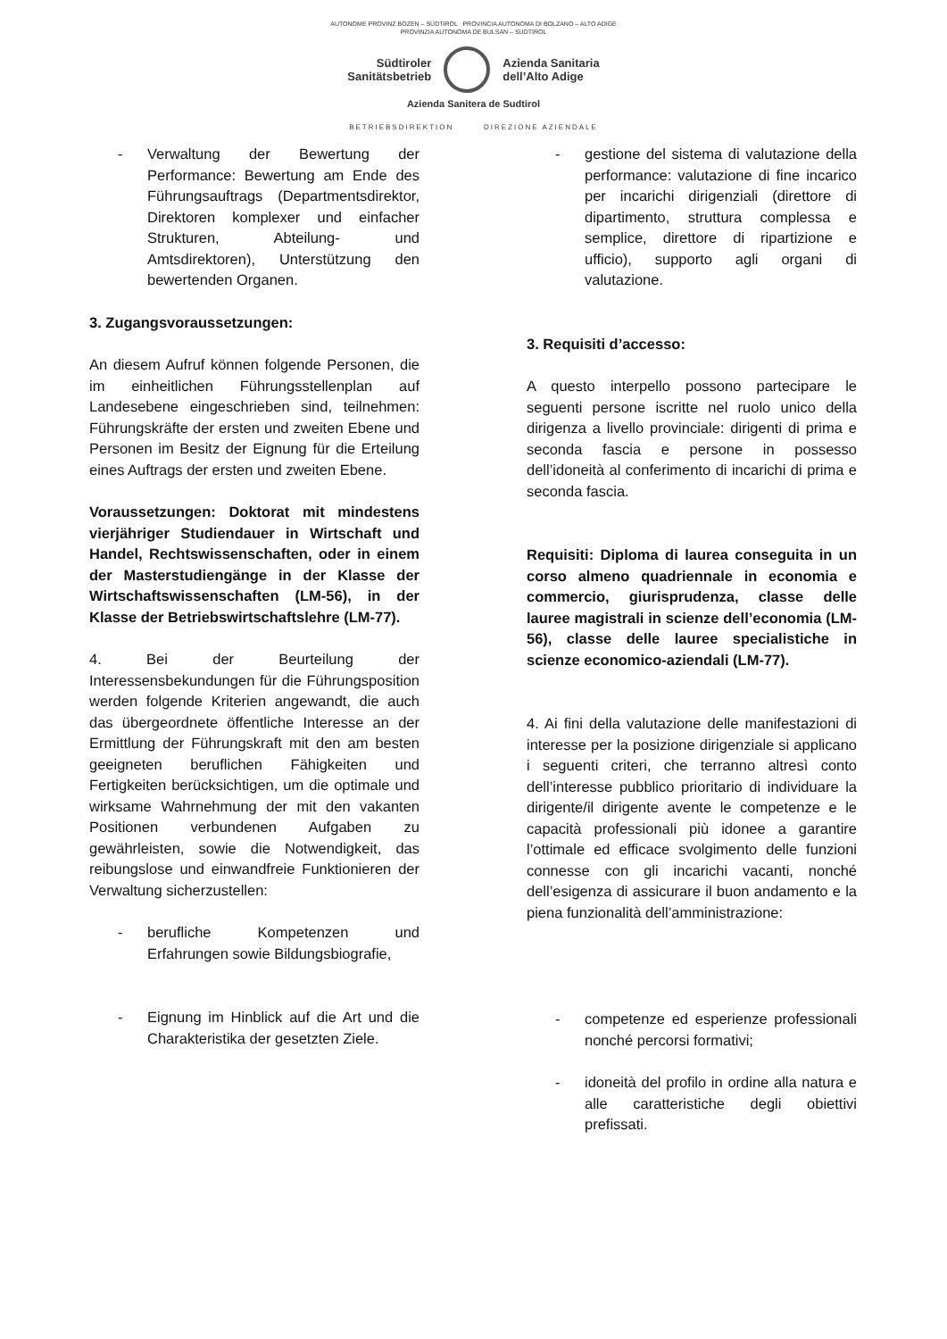AUTONOME PROVINZ BOZEN – SÜDTIROL PROVINCIA AUTONOMA DI BOLZANO – ALTO ADIGE
PROVINZIA AUTONOMA DE BULSAN – SUDTIROL
Südtiroler
Sanitätsbetrieb
Azienda Sanitaria
dell’Alto Adige
Azienda Sanitera de Sudtirol
BETRIEBSDIREKTION DIREZIONE AZIENDALE
- Verwaltung der Bewertung der Performance: Bewertung am Ende des Führungsauftrags (Departmentsdirektor, Direktoren komplexer und einfacher Strukturen, Abteilung- und Amtsdirektoren), Unterstützung den bewertenden Organen.
3. Zugangsvoraussetzungen:
An diesem Aufruf können folgende Personen, die im einheitlichen Führungsstellenplan auf Landesebene eingeschrieben sind, teilnehmen: Führungskräfte der ersten und zweiten Ebene und Personen im Besitz der Eignung für die Erteilung eines Auftrags der ersten und zweiten Ebene.
Voraussetzungen: Doktorat mit mindestens vierjähriger Studiendauer in Wirtschaft und Handel, Rechtswissenschaften, oder in einem der Masterstudiengänge in der Klasse der Wirtschaftswissenschaften (LM-56), in der Klasse der Betriebswirtschaftslehre (LM-77).
4. Bei der Beurteilung der Interessensbekundungen für die Führungsposition werden folgende Kriterien angewandt, die auch das übergeordnete öffentliche Interesse an der Ermittlung der Führungskraft mit den am besten geeigneten beruflichen Fähigkeiten und Fertigkeiten berücksichtigen, um die optimale und wirksame Wahrnehmung der mit den vakanten Positionen verbundenen Aufgaben zu gewährleisten, sowie die Notwendigkeit, das reibungslose und einwandfreie Funktionieren der Verwaltung sicherzustellen:
- berufliche Kompetenzen und Erfahrungen sowie Bildungsbiografie,
- Eignung im Hinblick auf die Art und die Charakteristika der gesetzten Ziele.
- gestione del sistema di valutazione della performance: valutazione di fine incarico per incarichi dirigenziali (direttore di dipartimento, struttura complessa e semplice, direttore di ripartizione e ufficio), supporto agli organi di valutazione.
3. Requisiti d’accesso:
A questo interpello possono partecipare le seguenti persone iscritte nel ruolo unico della dirigenza a livello provinciale: dirigenti di prima e seconda fascia e persone in possesso dell’idoneità al conferimento di incarichi di prima e seconda fascia.
Requisiti: Diploma di laurea conseguita in un corso almeno quadriennale in economia e commercio, giurisprudenza, classe delle lauree magistrali in scienze dell’economia (LM-56), classe delle lauree specialistiche in scienze economico-aziendali (LM-77).
4. Ai fini della valutazione delle manifestazioni di interesse per la posizione dirigenziale si applicano i seguenti criteri, che terranno altresì conto dell’interesse pubblico prioritario di individuare la dirigente/il dirigente avente le competenze e le capacità professionali più idonee a garantire l’ottimale ed efficace svolgimento delle funzioni connesse con gli incarichi vacanti, nonché dell’esigenza di assicurare il buon andamento e la piena funzionalità dell’amministrazione:
- competenze ed esperienze professionali nonché percorsi formativi;
- idoneità del profilo in ordine alla natura e alle caratteristiche degli obiettivi prefissati.